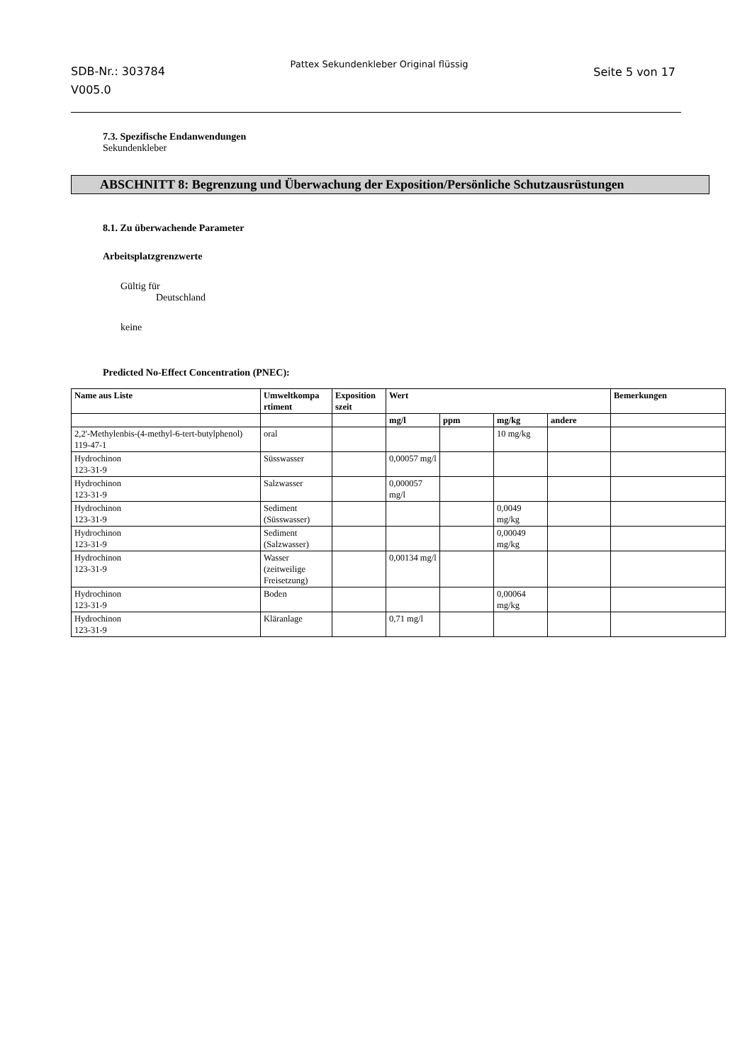SDB-Nr.: 303784
V005.0
Pattex Sekundenkleber Original flüssig
Seite 5 von 17
7.3. Spezifische Endanwendungen
Sekundenkleber
ABSCHNITT 8: Begrenzung und Überwachung der Exposition/Persönliche Schutzausrüstungen
8.1. Zu überwachende Parameter
Arbeitsplatzgrenzwerte
Gültig für
Deutschland
keine
Predicted No-Effect Concentration (PNEC):
| Name aus Liste | Umweltkompa rtiment | Exposition szeit | Wert | | | | Bemerkungen |
| --- | --- | --- | --- | --- | --- | --- | --- |
| | | | mg/l | ppm | mg/kg | andere | |
| 2,2'-Methylenbis-(4-methyl-6-tert-butylphenol) 119-47-1 | oral | | | | 10 mg/kg | | |
| Hydrochinon 123-31-9 | Süsswasser | | 0,00057 mg/l | | | | |
| Hydrochinon 123-31-9 | Salzwasser | | 0,000057 mg/l | | | | |
| Hydrochinon 123-31-9 | Sediment (Süsswasser) | | | | 0,0049 mg/kg | | |
| Hydrochinon 123-31-9 | Sediment (Salzwasser) | | | | 0,00049 mg/kg | | |
| Hydrochinon 123-31-9 | Wasser (zeitweilige Freisetzung) | | 0,00134 mg/l | | | | |
| Hydrochinon 123-31-9 | Boden | | | | 0,00064 mg/kg | | |
| Hydrochinon 123-31-9 | Kläranlage | | 0,71 mg/l | | | | |